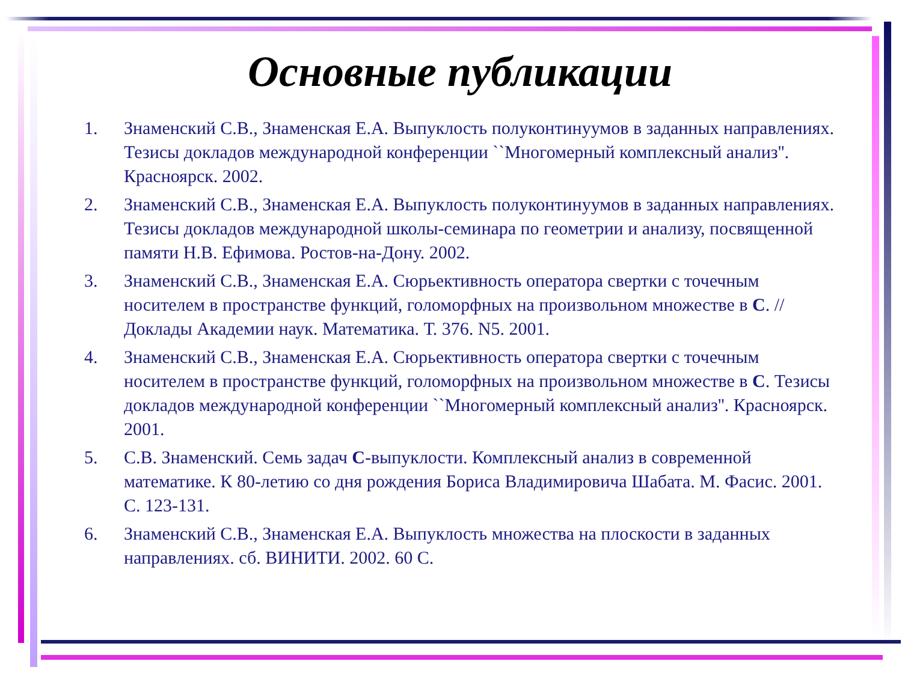Основные публикации
1. Знаменский С.В., Знаменская Е.А. Выпуклость полуконтинуумов в заданных направлениях. Тезисы докладов международной конференции ``Многомерный комплексный анализ''. Красноярск. 2002.
2. Знаменский С.В., Знаменская Е.А. Выпуклость полуконтинуумов в заданных направлениях. Тезисы докладов международной школы-семинара по геометрии и анализу, посвященной памяти Н.В. Ефимова. Ростов-на-Дону. 2002.
3. Знаменский С.В., Знаменская Е.А. Сюрьективность оператора свертки с точечным носителем в пространстве функций, голоморфных на произвольном множестве в C. // Доклады Академии наук. Математика. Т. 376. N5. 2001.
4. Знаменский С.В., Знаменская Е.А. Сюрьективность оператора свертки с точечным носителем в пространстве функций, голоморфных на произвольном множестве в C. Тезисы докладов международной конференции ``Многомерный комплексный анализ''. Красноярск. 2001.
5. С.В. Знаменский. Семь задач C-выпуклости. Комплексный анализ в современной математике. К 80-летию со дня рождения Бориса Владимировича Шабата. М. Фасис. 2001. С. 123-131.
6. Знаменский С.В., Знаменская Е.А. Выпуклость множества на плоскости в заданных направлениях. сб. ВИНИТИ. 2002. 60 С.